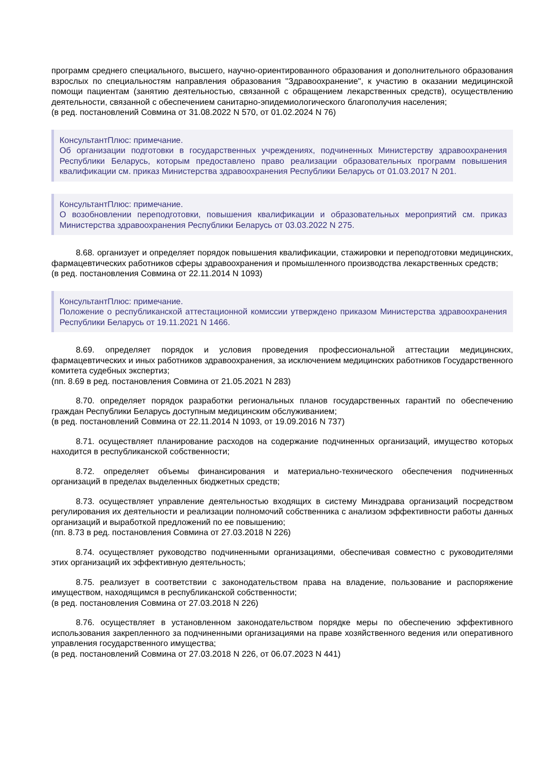программ среднего специального, высшего, научно-ориентированного образования и дополнительного образования взрослых по специальностям направления образования "Здравоохранение", к участию в оказании медицинской помощи пациентам (занятию деятельностью, связанной с обращением лекарственных средств), осуществлению деятельности, связанной с обеспечением санитарно-эпидемиологического благополучия населения;
(в ред. постановлений Совмина от 31.08.2022 N 570, от 01.02.2024 N 76)
КонсультантПлюс: примечание.
Об организации подготовки в государственных учреждениях, подчиненных Министерству здравоохранения Республики Беларусь, которым предоставлено право реализации образовательных программ повышения квалификации см. приказ Министерства здравоохранения Республики Беларусь от 01.03.2017 N 201.
КонсультантПлюс: примечание.
О возобновлении переподготовки, повышения квалификации и образовательных мероприятий см. приказ Министерства здравоохранения Республики Беларусь от 03.03.2022 N 275.
8.68. организует и определяет порядок повышения квалификации, стажировки и переподготовки медицинских, фармацевтических работников сферы здравоохранения и промышленного производства лекарственных средств;
(в ред. постановления Совмина от 22.11.2014 N 1093)
КонсультантПлюс: примечание.
Положение о республиканской аттестационной комиссии утверждено приказом Министерства здравоохранения Республики Беларусь от 19.11.2021 N 1466.
8.69. определяет порядок и условия проведения профессиональной аттестации медицинских, фармацевтических и иных работников здравоохранения, за исключением медицинских работников Государственного комитета судебных экспертиз;
(пп. 8.69 в ред. постановления Совмина от 21.05.2021 N 283)
8.70. определяет порядок разработки региональных планов государственных гарантий по обеспечению граждан Республики Беларусь доступным медицинским обслуживанием;
(в ред. постановлений Совмина от 22.11.2014 N 1093, от 19.09.2016 N 737)
8.71. осуществляет планирование расходов на содержание подчиненных организаций, имущество которых находится в республиканской собственности;
8.72. определяет объемы финансирования и материально-технического обеспечения подчиненных организаций в пределах выделенных бюджетных средств;
8.73. осуществляет управление деятельностью входящих в систему Минздрава организаций посредством регулирования их деятельности и реализации полномочий собственника с анализом эффективности работы данных организаций и выработкой предложений по ее повышению;
(пп. 8.73 в ред. постановления Совмина от 27.03.2018 N 226)
8.74. осуществляет руководство подчиненными организациями, обеспечивая совместно с руководителями этих организаций их эффективную деятельность;
8.75. реализует в соответствии с законодательством права на владение, пользование и распоряжение имуществом, находящимся в республиканской собственности;
(в ред. постановления Совмина от 27.03.2018 N 226)
8.76. осуществляет в установленном законодательством порядке меры по обеспечению эффективного использования закрепленного за подчиненными организациями на праве хозяйственного ведения или оперативного управления государственного имущества;
(в ред. постановлений Совмина от 27.03.2018 N 226, от 06.07.2023 N 441)